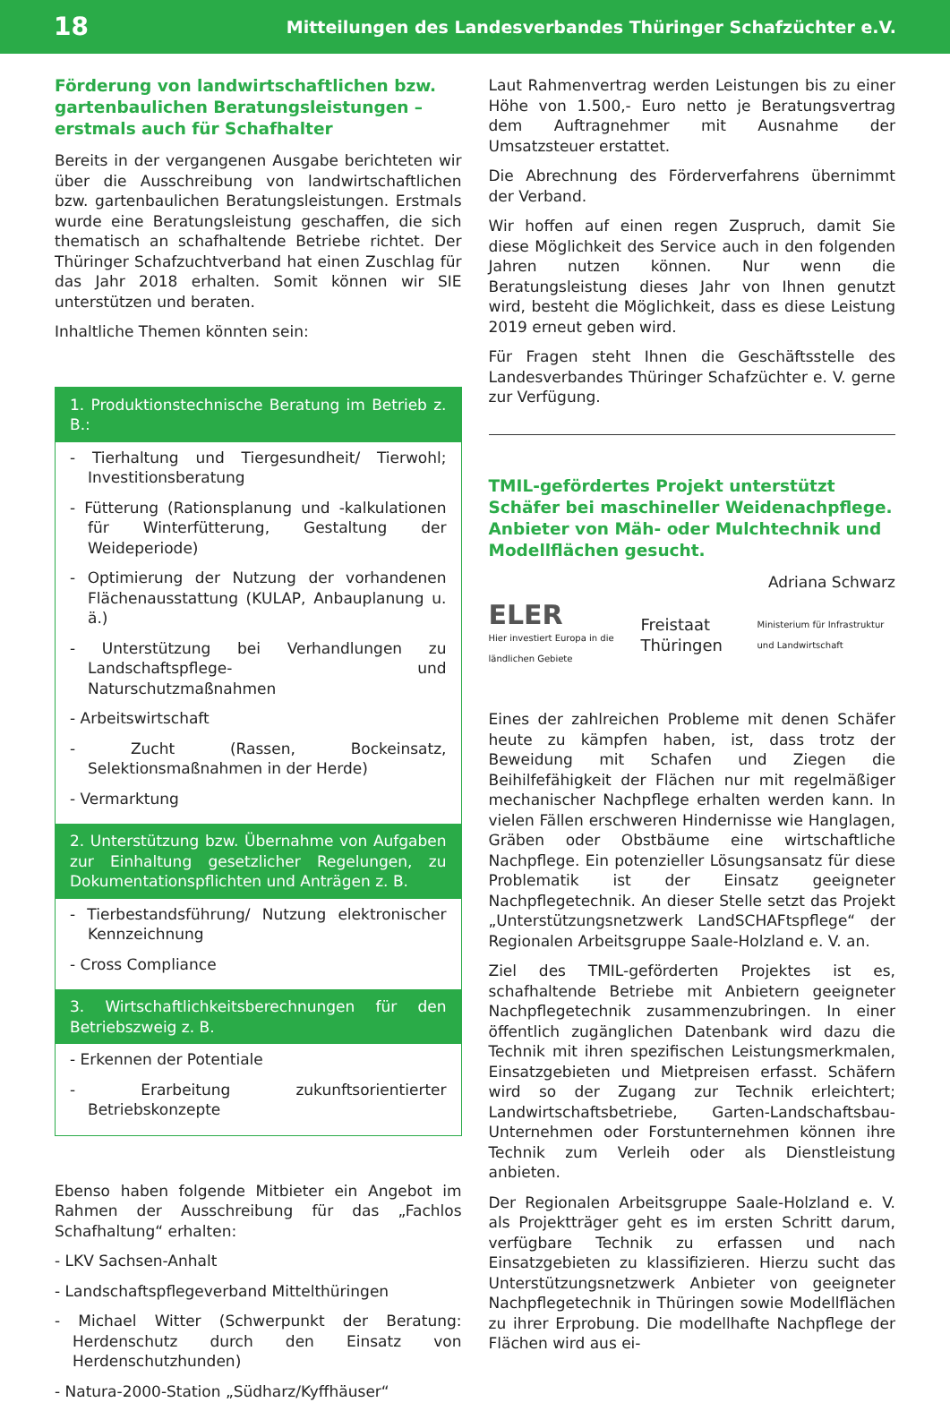18 Mitteilungen des Landesverbandes Thüringer Schafzüchter e.V.
Förderung von landwirtschaftlichen bzw. gartenbaulichen Beratungsleistungen – erstmals auch für Schafhalter
Bereits in der vergangenen Ausgabe berichteten wir über die Ausschreibung von landwirtschaftlichen bzw. gartenbaulichen Beratungsleistungen. Erstmals wurde eine Beratungsleistung geschaffen, die sich thematisch an schafhaltende Betriebe richtet. Der Thüringer Schafzuchtverband hat einen Zuschlag für das Jahr 2018 erhalten. Somit können wir SIE unterstützen und beraten.
Inhaltliche Themen könnten sein:
1. Produktionstechnische Beratung im Betrieb z. B.:
- Tierhaltung und Tiergesundheit/ Tierwohl; Investitionsberatung
- Fütterung (Rationsplanung und -kalkulationen für Winterfütterung, Gestaltung der Weideperiode)
- Optimierung der Nutzung der vorhandenen Flächenausstattung (KULAP, Anbauplanung u. ä.)
- Unterstützung bei Verhandlungen zu Landschaftspflege- und Naturschutzmaßnahmen
- Arbeitswirtschaft
- Zucht (Rassen, Bockeinsatz, Selektionsmaßnahmen in der Herde)
- Vermarktung
2. Unterstützung bzw. Übernahme von Aufgaben zur Einhaltung gesetzlicher Regelungen, zu Dokumentationspflichten und Anträgen z. B.
- Tierbestandsführung/ Nutzung elektronischer Kennzeichnung
- Cross Compliance
3. Wirtschaftlichkeitsberechnungen für den Betriebszweig z. B.
- Erkennen der Potentiale
- Erarbeitung zukunftsorientierter Betriebskonzepte
Ebenso haben folgende Mitbieter ein Angebot im Rahmen der Ausschreibung für das „Fachlos Schafhaltung“ erhalten:
- LKV Sachsen-Anhalt
- Landschaftspflegeverband Mittelthüringen
- Michael Witter (Schwerpunkt der Beratung: Herdenschutz durch den Einsatz von Herdenschutzhunden)
- Natura-2000-Station „Südharz/Kyffhäuser“
Laut Rahmenvertrag werden Leistungen bis zu einer Höhe von 1.500,- Euro netto je Beratungsvertrag dem Auftragnehmer mit Ausnahme der Umsatzsteuer erstattet.
Die Abrechnung des Förderverfahrens übernimmt der Verband.
Wir hoffen auf einen regen Zuspruch, damit Sie diese Möglichkeit des Service auch in den folgenden Jahren nutzen können. Nur wenn die Beratungsleistung dieses Jahr von Ihnen genutzt wird, besteht die Möglichkeit, dass es diese Leistung 2019 erneut geben wird.
Für Fragen steht Ihnen die Geschäftsstelle des Landesverbandes Thüringer Schafzüchter e. V. gerne zur Verfügung.
TMIL-gefördertes Projekt unterstützt Schäfer bei maschineller Weidenachpflege. Anbieter von Mäh- oder Mulchtechnik und Modellflächen gesucht.
Adriana Schwarz
ELER
Hier investiert Europa in die ländlichen Gebiete
Freistaat Thüringen
Ministerium für Infrastruktur und Landwirtschaft
Eines der zahlreichen Probleme mit denen Schäfer heute zu kämpfen haben, ist, dass trotz der Beweidung mit Schafen und Ziegen die Beihilfefähigkeit der Flächen nur mit regelmäßiger mechanischer Nachpflege erhalten werden kann. In vielen Fällen erschweren Hindernisse wie Hanglagen, Gräben oder Obstbäume eine wirtschaftliche Nachpflege. Ein potenzieller Lösungsansatz für diese Problematik ist der Einsatz geeigneter Nachpflegetechnik. An dieser Stelle setzt das Projekt „Unterstützungsnetzwerk LandSCHAFtspflege“ der Regionalen Arbeitsgruppe Saale-Holzland e. V. an.
Ziel des TMIL-geförderten Projektes ist es, schafhaltende Betriebe mit Anbietern geeigneter Nachpflegetechnik zusammenzubringen. In einer öffentlich zugänglichen Datenbank wird dazu die Technik mit ihren spezifischen Leistungsmerkmalen, Einsatzgebieten und Mietpreisen erfasst. Schäfern wird so der Zugang zur Technik erleichtert; Landwirtschaftsbetriebe, Garten-Landschaftsbau-Unternehmen oder Forstunternehmen können ihre Technik zum Verleih oder als Dienstleistung anbieten.
Der Regionalen Arbeitsgruppe Saale-Holzland e. V. als Projektträger geht es im ersten Schritt darum, verfügbare Technik zu erfassen und nach Einsatzgebieten zu klassifizieren. Hierzu sucht das Unterstützungsnetzwerk Anbieter von geeigneter Nachpflegetechnik in Thüringen sowie Modellflächen zu ihrer Erprobung. Die modellhafte Nachpflege der Flächen wird aus ei-